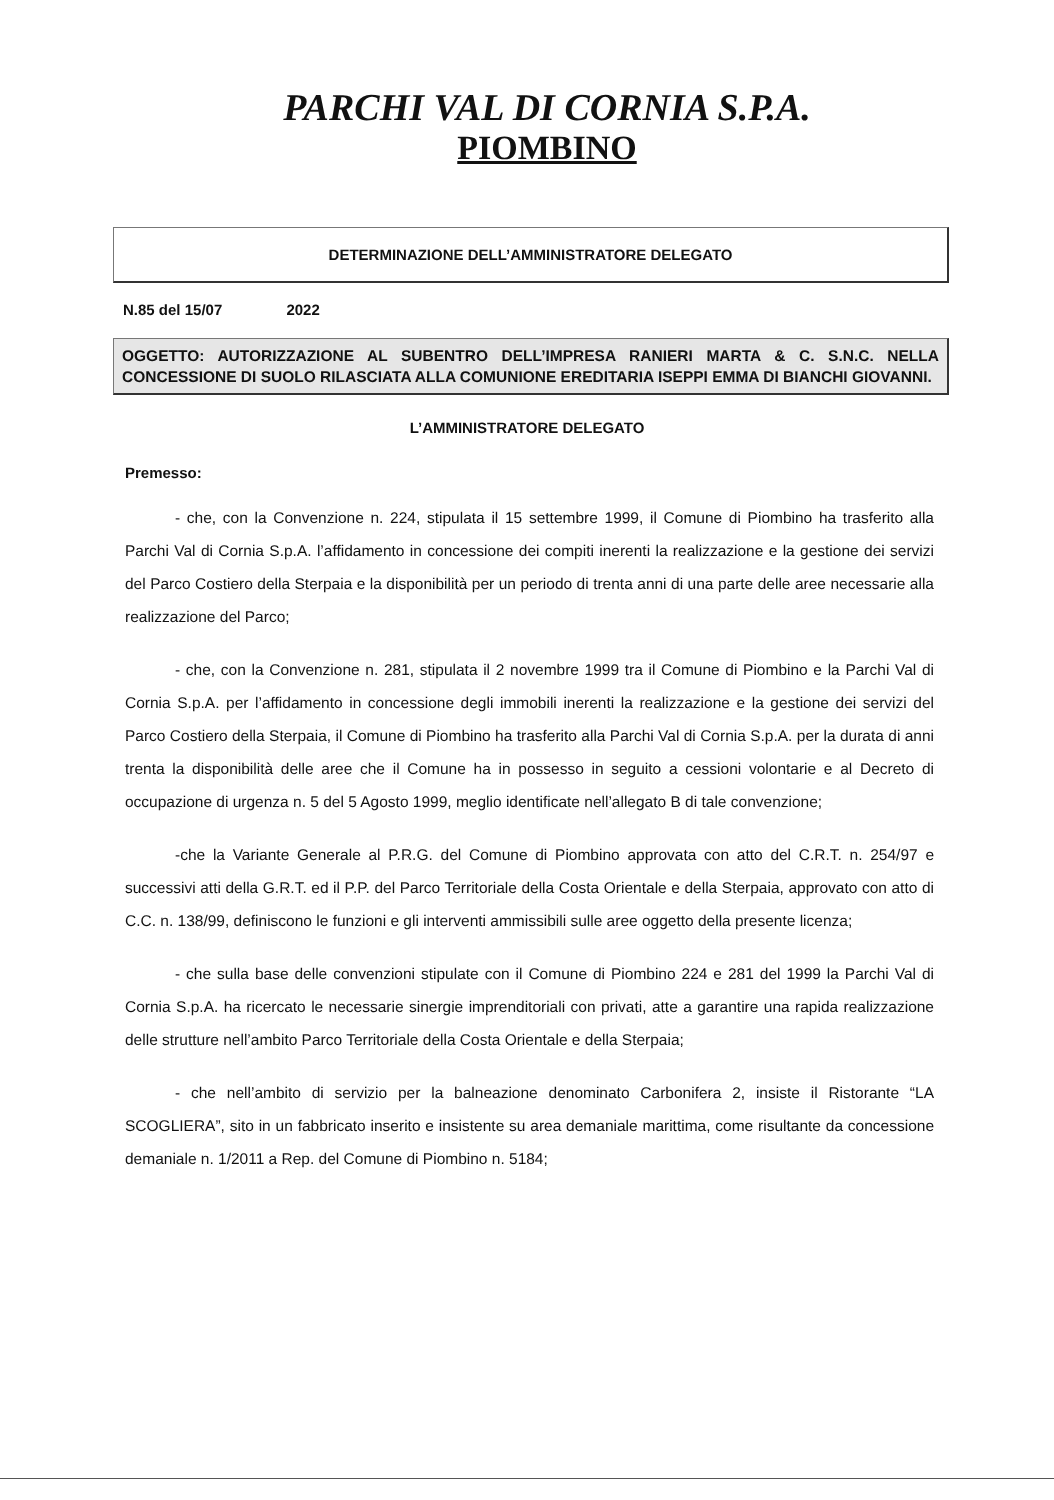PARCHI VAL DI CORNIA S.P.A.
PIOMBINO
DETERMINAZIONE DELL’AMMINISTRATORE DELEGATO
N.85 del 15/07 2022
OGGETTO: AUTORIZZAZIONE AL SUBENTRO DELL’IMPRESA RANIERI MARTA & C. S.N.C. NELLA CONCESSIONE DI SUOLO RILASCIATA ALLA COMUNIONE EREDITARIA ISEPPI EMMA DI BIANCHI GIOVANNI.
L’AMMINISTRATORE DELEGATO
Premesso:
- che, con la Convenzione n. 224, stipulata il 15 settembre 1999, il Comune di Piombino ha trasferito alla Parchi Val di Cornia S.p.A. l’affidamento in concessione dei compiti inerenti la realizzazione e la gestione dei servizi del Parco Costiero della Sterpaia e la disponibilità per un periodo di trenta anni di una parte delle aree necessarie alla realizzazione del Parco;
- che, con la Convenzione n. 281, stipulata il 2 novembre 1999 tra il Comune di Piombino e la Parchi Val di Cornia S.p.A. per l’affidamento in concessione degli immobili inerenti la realizzazione e la gestione dei servizi del Parco Costiero della Sterpaia, il Comune di Piombino ha trasferito alla Parchi Val di Cornia S.p.A. per la durata di anni trenta la disponibilità delle aree che il Comune ha in possesso in seguito a cessioni volontarie e al Decreto di occupazione di urgenza n. 5 del 5 Agosto 1999, meglio identificate nell’allegato B di tale convenzione;
-che la Variante Generale al P.R.G. del Comune di Piombino approvata con atto del C.R.T. n. 254/97 e successivi atti della G.R.T. ed il P.P. del Parco Territoriale della Costa Orientale e della Sterpaia, approvato con atto di C.C. n. 138/99, definiscono le funzioni e gli interventi ammissibili sulle aree oggetto della presente licenza;
- che sulla base delle convenzioni stipulate con il Comune di Piombino 224 e 281 del 1999 la Parchi Val di Cornia S.p.A. ha ricercato le necessarie sinergie imprenditoriali con privati, atte a garantire una rapida realizzazione delle strutture nell’ambito Parco Territoriale della Costa Orientale e della Sterpaia;
- che nell’ambito di servizio per la balneazione denominato Carbonifera 2, insiste il Ristorante “LA SCOGLIERA”, sito in un fabbricato inserito e insistente su area demaniale marittima, come risultante da concessione demaniale n. 1/2011 a Rep. del Comune di Piombino n. 5184;